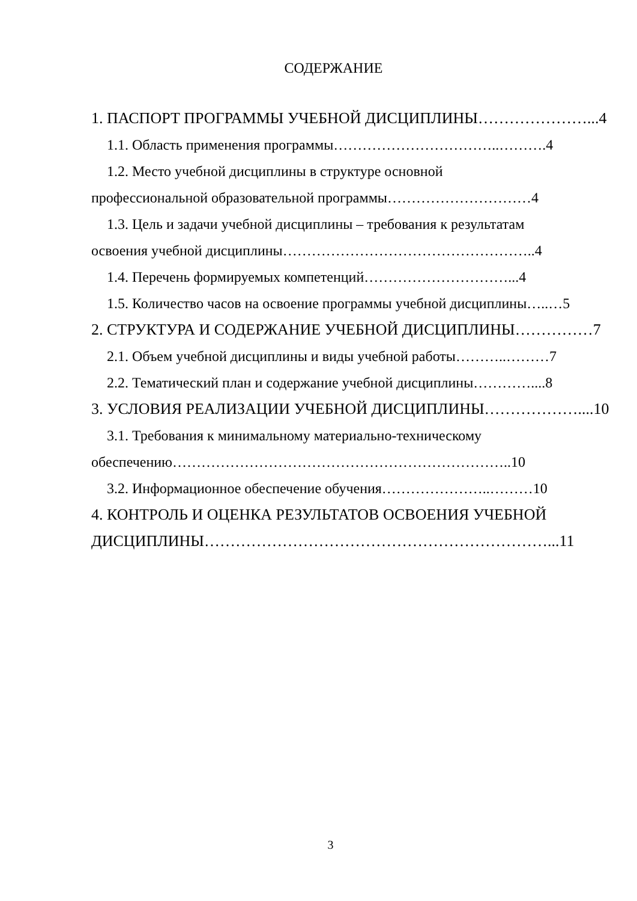СОДЕРЖАНИЕ
1. ПАСПОРТ ПРОГРАММЫ УЧЕБНОЙ ДИСЦИПЛИНЫ…………………...4
1.1. Область применения программы……………………………..……….4
1.2. Место учебной дисциплины в структуре основной
профессиональной образовательной программы…………………………4
1.3. Цель и задачи учебной дисциплины – требования к результатам
освоения учебной дисциплины……………………………………………..4
1.4. Перечень формируемых компетенций…………………………...4
1.5. Количество часов на освоение программы учебной дисциплины…..…5
2. СТРУКТУРА И СОДЕРЖАНИЕ УЧЕБНОЙ ДИСЦИПЛИНЫ……………7
2.1. Объем учебной дисциплины и виды учебной работы………..………7
2.2. Тематический план и содержание учебной дисциплины…………....8
3. УСЛОВИЯ РЕАЛИЗАЦИИ УЧЕБНОЙ ДИСЦИПЛИНЫ………………....10
3.1. Требования к минимальному материально-техническому
обеспечению……………………………………………………………..10
3.2. Информационное обеспечение обучения…………………..………10
4. КОНТРОЛЬ И ОЦЕНКА РЕЗУЛЬТАТОВ ОСВОЕНИЯ УЧЕБНОЙ
ДИСЦИПЛИНЫ…………………………………………………………...11
3